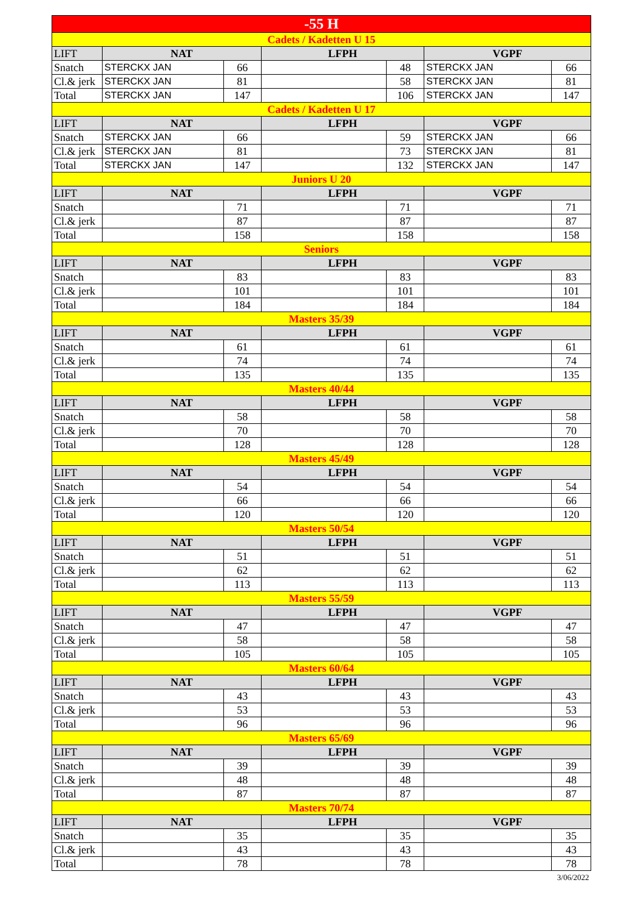| -55 H | | | | | | |
| Cadets / Kadetten U 15 | | | | | | |
| LIFT | NAT | | LFPH | | VGPF | |
| Snatch | STERCKX JAN | 66 | | 48 | STERCKX JAN | 66 |
| Cl.& jerk | STERCKX JAN | 81 | | 58 | STERCKX JAN | 81 |
| Total | STERCKX JAN | 147 | | 106 | STERCKX JAN | 147 |
| Cadets / Kadetten U 17 | | | | | | |
| LIFT | NAT | | LFPH | | VGPF | |
| Snatch | STERCKX JAN | 66 | | 59 | STERCKX JAN | 66 |
| Cl.& jerk | STERCKX JAN | 81 | | 73 | STERCKX JAN | 81 |
| Total | STERCKX JAN | 147 | | 132 | STERCKX JAN | 147 |
| Juniors U 20 | | | | | | |
| LIFT | NAT | | LFPH | | VGPF | |
| Snatch | | 71 | | 71 | | 71 |
| Cl.& jerk | | 87 | | 87 | | 87 |
| Total | | 158 | | 158 | | 158 |
| Seniors | | | | | | |
| LIFT | NAT | | LFPH | | VGPF | |
| Snatch | | 83 | | 83 | | 83 |
| Cl.& jerk | | 101 | | 101 | | 101 |
| Total | | 184 | | 184 | | 184 |
| Masters 35/39 | | | | | | |
| LIFT | NAT | | LFPH | | VGPF | |
| Snatch | | 61 | | 61 | | 61 |
| Cl.& jerk | | 74 | | 74 | | 74 |
| Total | | 135 | | 135 | | 135 |
| Masters 40/44 | | | | | | |
| LIFT | NAT | | LFPH | | VGPF | |
| Snatch | | 58 | | 58 | | 58 |
| Cl.& jerk | | 70 | | 70 | | 70 |
| Total | | 128 | | 128 | | 128 |
| Masters 45/49 | | | | | | |
| LIFT | NAT | | LFPH | | VGPF | |
| Snatch | | 54 | | 54 | | 54 |
| Cl.& jerk | | 66 | | 66 | | 66 |
| Total | | 120 | | 120 | | 120 |
| Masters 50/54 | | | | | | |
| LIFT | NAT | | LFPH | | VGPF | |
| Snatch | | 51 | | 51 | | 51 |
| Cl.& jerk | | 62 | | 62 | | 62 |
| Total | | 113 | | 113 | | 113 |
| Masters 55/59 | | | | | | |
| LIFT | NAT | | LFPH | | VGPF | |
| Snatch | | 47 | | 47 | | 47 |
| Cl.& jerk | | 58 | | 58 | | 58 |
| Total | | 105 | | 105 | | 105 |
| Masters 60/64 | | | | | | |
| LIFT | NAT | | LFPH | | VGPF | |
| Snatch | | 43 | | 43 | | 43 |
| Cl.& jerk | | 53 | | 53 | | 53 |
| Total | | 96 | | 96 | | 96 |
| Masters 65/69 | | | | | | |
| LIFT | NAT | | LFPH | | VGPF | |
| Snatch | | 39 | | 39 | | 39 |
| Cl.& jerk | | 48 | | 48 | | 48 |
| Total | | 87 | | 87 | | 87 |
| Masters 70/74 | | | | | | |
| LIFT | NAT | | LFPH | | VGPF | |
| Snatch | | 35 | | 35 | | 35 |
| Cl.& jerk | | 43 | | 43 | | 43 |
| Total | | 78 | | 78 | | 78 |
| 3/06/2022 | | | | | | |